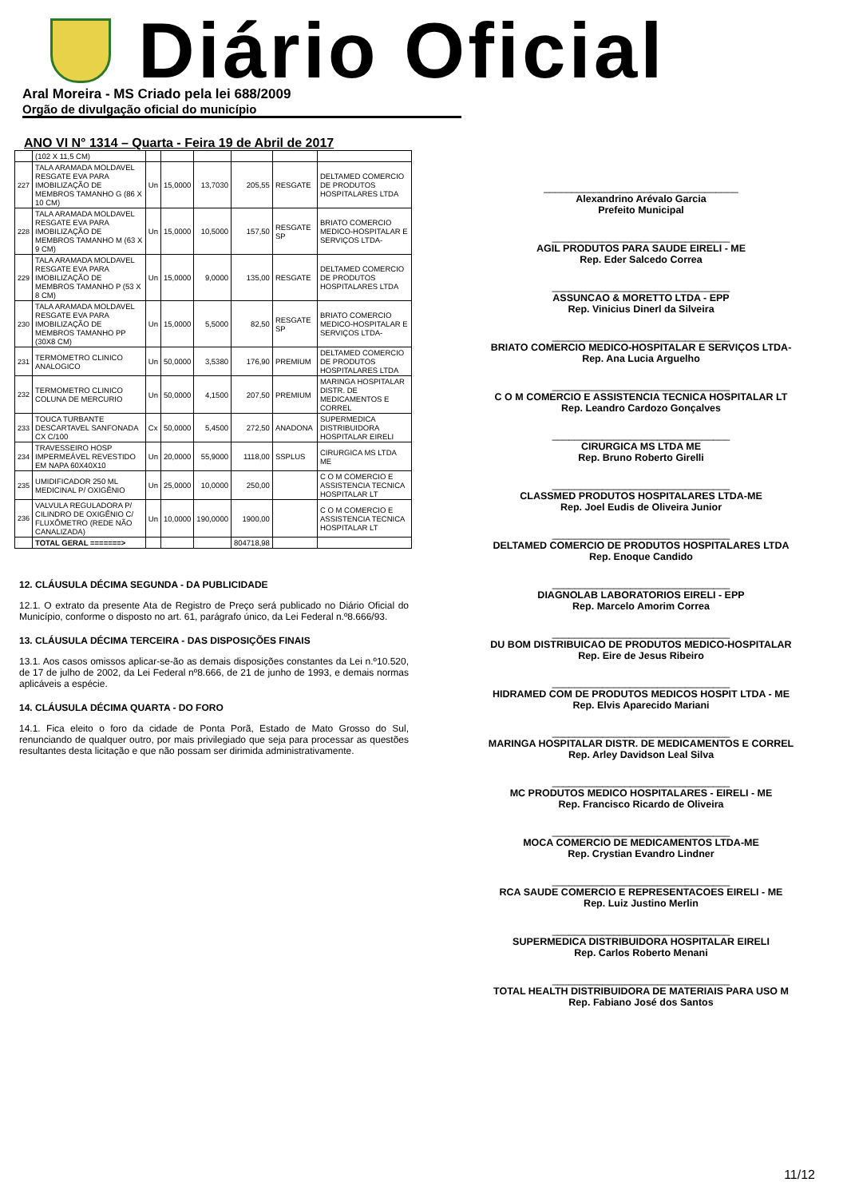Diário Oficial
Aral Moreira - MS Criado pela lei 688/2009
Orgão de divulgação oficial do município
ANO VI N° 1314 – Quarta - Feira 19 de Abril de 2017
| | (102 X 11,5 CM) | | | | | | |
| 227 | TALA ARAMADA MOLDAVEL RESGATE EVA PARA IMOBILIZAÇÃO DE MEMBROS TAMANHO G (86 X 10 CM) | Un | 15,0000 | 13,7030 | 205,55 | RESGATE | DELTAMED COMERCIO DE PRODUTOS HOSPITALARES LTDA |
| 228 | TALA ARAMADA MOLDAVEL RESGATE EVA PARA IMOBILIZAÇÃO DE MEMBROS TAMANHO M (63 X 9 CM) | Un | 15,0000 | 10,5000 | 157,50 | RESGATE SP | BRIATO COMERCIO MEDICO-HOSPITALAR E SERVIÇOS LTDA- |
| 229 | TALA ARAMADA MOLDAVEL RESGATE EVA PARA IMOBILIZAÇÃO DE MEMBROS TAMANHO P (53 X 8 CM) | Un | 15,0000 | 9,0000 | 135,00 | RESGATE | DELTAMED COMERCIO DE PRODUTOS HOSPITALARES LTDA |
| 230 | TALA ARAMADA MOLDAVEL RESGATE EVA PARA IMOBILIZAÇÃO DE MEMBROS TAMANHO PP (30X8 CM) | Un | 15,0000 | 5,5000 | 82,50 | RESGATE SP | BRIATO COMERCIO MEDICO-HOSPITALAR E SERVIÇOS LTDA- |
| 231 | TERMOMETRO CLINICO ANALOGICO | Un | 50,0000 | 3,5380 | 176,90 | PREMIUM | DELTAMED COMERCIO DE PRODUTOS HOSPITALARES LTDA |
| 232 | TERMOMETRO CLINICO COLUNA DE MERCURIO | Un | 50,0000 | 4,1500 | 207,50 | PREMIUM | MARINGA HOSPITALAR DISTR. DE MEDICAMENTOS E CORREL |
| 233 | TOUCA TURBANTE DESCARTAVEL SANFONADA CX C/100 | Cx | 50,0000 | 5,4500 | 272,50 | ANADONA | SUPERMEDICA DISTRIBUIDORA HOSPITALAR EIRELI |
| 234 | TRAVESSEIRO HOSP IMPERMEÁVEL REVESTIDO EM NAPA 60X40X10 | Un | 20,0000 | 55,9000 | 1118,00 | SSPLUS | CIRURGICA MS LTDA ME |
| 235 | UMIDIFICADOR 250 ML MEDICINAL P/ OXIGÊNIO | Un | 25,0000 | 10,0000 | 250,00 | | C O M COMERCIO E ASSISTENCIA TECNICA HOSPITALAR LT |
| 236 | VALVULA REGULADORA P/ CILINDRO DE OXIGÊNIO C/ FLUXÔMETRO (REDE NÃO CANALIZADA) | Un | 10,0000 | 190,0000 | 1900,00 | | C O M COMERCIO E ASSISTENCIA TECNICA HOSPITALAR LT |
| | TOTAL GERAL =======> | | | | 804718,98 | | |
12. CLÁUSULA DÉCIMA SEGUNDA - DA PUBLICIDADE
12.1. O extrato da presente Ata de Registro de Preço será publicado no Diário Oficial do Município, conforme o disposto no art. 61, parágrafo único, da Lei Federal n.º8.666/93.
13. CLÁUSULA DÉCIMA TERCEIRA - DAS DISPOSIÇÕES FINAIS
13.1. Aos casos omissos aplicar-se-ão as demais disposições constantes da Lei n.º10.520, de 17 de julho de 2002, da Lei Federal nº8.666, de 21 de junho de 1993, e demais normas aplicáveis a espécie.
14. CLÁUSULA DÉCIMA QUARTA - DO FORO
14.1. Fica eleito o foro da cidade de Ponta Porã, Estado de Mato Grosso do Sul, renunciando de qualquer outro, por mais privilegiado que seja para processar as questões resultantes desta licitação e que não possam ser dirimida administrativamente.
___________________________________
Alexandrino Arévalo Garcia
Prefeito Municipal
________________________________
AGIL PRODUTOS PARA SAUDE EIRELI - ME
Rep. Eder Salcedo Correa
________________________________
ASSUNCAO & MORETTO LTDA - EPP
Rep. Vinicius Dinerl da Silveira
________________________________
BRIATO COMERCIO MEDICO-HOSPITALAR E SERVIÇOS LTDA-
Rep. Ana Lucia Arguelho
________________________________
C O M COMERCIO E ASSISTENCIA TECNICA HOSPITALAR LT
Rep. Leandro Cardozo Gonçalves
________________________________
CIRURGICA MS LTDA ME
Rep. Bruno Roberto Girelli
________________________________
CLASSMED PRODUTOS HOSPITALARES LTDA-ME
Rep. Joel Eudis de Oliveira Junior
________________________________
DELTAMED COMERCIO DE PRODUTOS HOSPITALARES LTDA
Rep. Enoque Candido
________________________________
DIAGNOLAB LABORATORIOS EIRELI - EPP
Rep. Marcelo Amorim Correa
________________________________
DU BOM DISTRIBUICAO DE PRODUTOS MEDICO-HOSPITALAR
Rep. Eire de Jesus Ribeiro
________________________________
HIDRAMED COM DE PRODUTOS MEDICOS HOSPIT LTDA - ME
Rep. Elvis Aparecido Mariani
________________________________
MARINGA HOSPITALAR DISTR. DE MEDICAMENTOS E CORREL
Rep. Arley Davidson Leal Silva
________________________________
MC PRODUTOS MEDICO HOSPITALARES - EIRELI - ME
Rep. Francisco Ricardo de Oliveira
________________________________
MOCA COMERCIO DE MEDICAMENTOS LTDA-ME
Rep. Crystian Evandro Lindner
________________________________
RCA SAUDE COMERCIO E REPRESENTACOES EIRELI - ME
Rep. Luiz Justino Merlin
________________________________
SUPERMEDICA DISTRIBUIDORA HOSPITALAR EIRELI
Rep. Carlos Roberto Menani
________________________________
TOTAL HEALTH DISTRIBUIDORA DE MATERIAIS PARA USO M
Rep. Fabiano José dos Santos
11/12